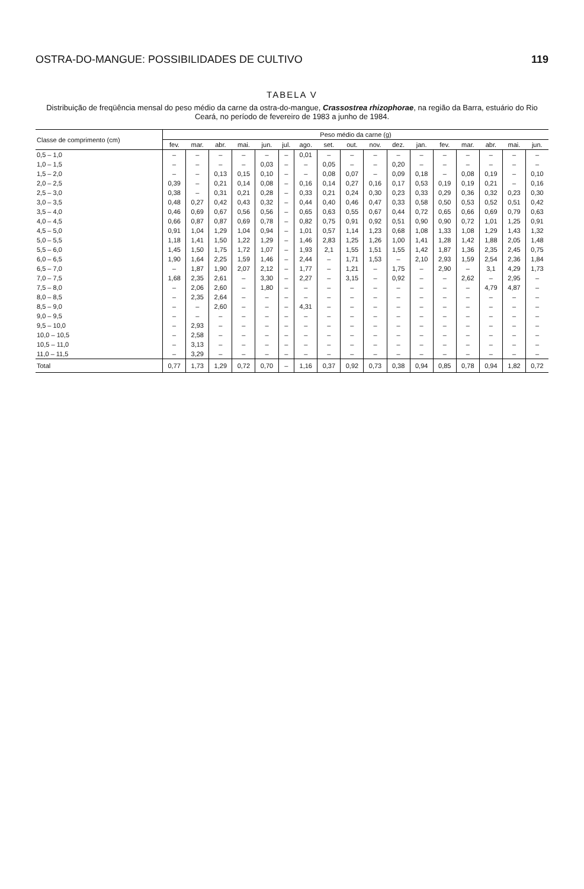OSTRA-DO-MANGUE: POSSIBILIDADES DE CULTIVO 119
TABELA V
Distribuição de freqüência mensal do peso médio da carne da ostra-do-mangue, Crassostrea rhizophorae, na região da Barra, estuário do Rio Ceará, no período de fevereiro de 1983 a junho de 1984.
| Classe de comprimento (cm) | Peso médio da carne (g) | | | | | | | | | | | | | | | | |
| --- | --- | --- | --- | --- | --- | --- | --- | --- | --- | --- | --- | --- | --- | --- | --- | --- | --- |
| | fev. | mar. | abr. | mai. | jun. | jul. | ago. | set. | out. | nov. | dez. | jan. | fev. | mar. | abr. | mai. | jun. |
| 0,5 – 1,0 | – | – | – | – | – | – | 0,01 | – | – | – | – | – | – | – | – | – | – |
| 1,0 – 1,5 | – | – | – | – | 0,03 | – | – | 0,05 | – | – | 0,20 | – | – | – | – | – | – |
| 1,5 – 2,0 | – | – | 0,13 | 0,15 | 0,10 | – | – | 0,08 | 0,07 | – | 0,09 | 0,18 | – | 0,08 | 0,19 | – | 0,10 |
| 2,0 – 2,5 | 0,39 | – | 0,21 | 0,14 | 0,08 | – | 0,16 | 0,14 | 0,27 | 0,16 | 0,17 | 0,53 | 0,19 | 0,19 | 0,21 | – | 0,16 |
| 2,5 – 3,0 | 0,38 | – | 0,31 | 0,21 | 0,28 | – | 0,33 | 0,21 | 0,24 | 0,30 | 0,23 | 0,33 | 0,29 | 0,36 | 0,32 | 0,23 | 0,30 |
| 3,0 – 3,5 | 0,48 | 0,27 | 0,42 | 0,43 | 0,32 | – | 0,44 | 0,40 | 0,46 | 0,47 | 0,33 | 0,58 | 0,50 | 0,53 | 0,52 | 0,51 | 0,42 |
| 3,5 – 4,0 | 0,46 | 0,69 | 0,67 | 0,56 | 0,56 | – | 0,65 | 0,63 | 0,55 | 0,67 | 0,44 | 0,72 | 0,65 | 0,66 | 0,69 | 0,79 | 0,63 |
| 4,0 – 4,5 | 0,66 | 0,87 | 0,87 | 0,69 | 0,78 | – | 0,82 | 0,75 | 0,91 | 0,92 | 0,51 | 0,90 | 0,90 | 0,72 | 1,01 | 1,25 | 0,91 |
| 4,5 – 5,0 | 0,91 | 1,04 | 1,29 | 1,04 | 0,94 | – | 1,01 | 0,57 | 1,14 | 1,23 | 0,68 | 1,08 | 1,33 | 1,08 | 1,29 | 1,43 | 1,32 |
| 5,0 – 5,5 | 1,18 | 1,41 | 1,50 | 1,22 | 1,29 | – | 1,46 | 2,83 | 1,25 | 1,26 | 1,00 | 1,41 | 1,28 | 1,42 | 1,88 | 2,05 | 1,48 |
| 5,5 – 6,0 | 1,45 | 1,50 | 1,75 | 1,72 | 1,07 | – | 1,93 | 2,1 | 1,55 | 1,51 | 1,55 | 1,42 | 1,87 | 1,36 | 2,35 | 2,45 | 0,75 |
| 6,0 – 6,5 | 1,90 | 1,64 | 2,25 | 1,59 | 1,46 | – | 2,44 | – | 1,71 | 1,53 | – | 2,10 | 2,93 | 1,59 | 2,54 | 2,36 | 1,84 |
| 6,5 – 7,0 | – | 1,87 | 1,90 | 2,07 | 2,12 | – | 1,77 | – | 1,21 | – | 1,75 | – | 2,90 | – | 3,1 | 4,29 | 1,73 |
| 7,0 – 7,5 | 1,68 | 2,35 | 2,61 | – | 3,30 | – | 2,27 | – | 3,15 | – | 0,92 | – | – | 2,62 | – | 2,95 | – |
| 7,5 – 8,0 | – | 2,06 | 2,60 | – | 1,80 | – | – | – | – | – | – | – | – | – | 4,79 | 4,87 | – |
| 8,0 – 8,5 | – | 2,35 | 2,64 | – | – | – | – | – | – | – | – | – | – | – | – | – | – |
| 8,5 – 9,0 | – | – | 2,60 | – | – | – | 4,31 | – | – | – | – | – | – | – | – | – | – |
| 9,0 – 9,5 | – | – | – | – | – | – | – | – | – | – | – | – | – | – | – | – | – |
| 9,5 – 10,0 | – | 2,93 | – | – | – | – | – | – | – | – | – | – | – | – | – | – | – |
| 10,0 – 10,5 | – | 2,58 | – | – | – | – | – | – | – | – | – | – | – | – | – | – | – |
| 10,5 – 11,0 | – | 3,13 | – | – | – | – | – | – | – | – | – | – | – | – | – | – | – |
| 11,0 – 11,5 | – | 3,29 | – | – | – | – | – | – | – | – | – | – | – | – | – | – | – |
| Total | 0,77 | 1,73 | 1,29 | 0,72 | 0,70 | – | 1,16 | 0,37 | 0,92 | 0,73 | 0,38 | 0,94 | 0,85 | 0,78 | 0,94 | 1,82 | 0,72 |